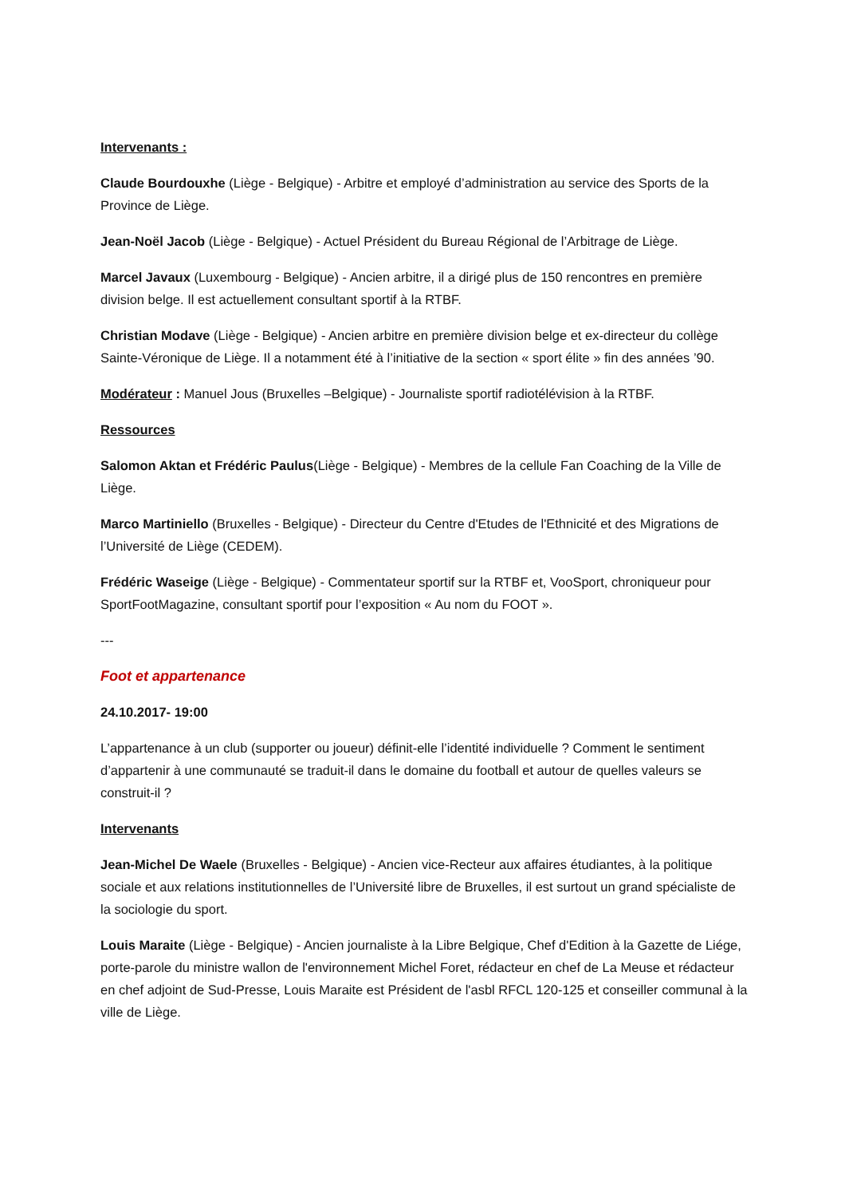Intervenants :
Claude Bourdouxhe (Liège - Belgique) - Arbitre et employé d’administration au service des Sports de la Province de Liège.
Jean-Noël Jacob (Liège - Belgique) - Actuel Président du Bureau Régional de l’Arbitrage de Liège.
Marcel Javaux (Luxembourg - Belgique) - Ancien arbitre, il a dirigé plus de 150 rencontres en première division belge. Il est actuellement consultant sportif à la RTBF.
Christian Modave (Liège - Belgique) - Ancien arbitre en première division belge et ex-directeur du collège Sainte-Véronique de Liège. Il a notamment été à l’initiative de la section « sport élite » fin des années ’90.
Modérateur : Manuel Jous (Bruxelles –Belgique) - Journaliste sportif radiotélévision à la RTBF.
Ressources
Salomon Aktan et Frédéric Paulus(Liège - Belgique) - Membres de la cellule Fan Coaching de la Ville de Liège.
Marco Martiniello (Bruxelles - Belgique) - Directeur du Centre d'Etudes de l'Ethnicité et des Migrations de l’Université de Liège (CEDEM).
Frédéric Waseige (Liège - Belgique) - Commentateur sportif sur la RTBF et, VooSport, chroniqueur pour SportFootMagazine, consultant sportif pour l’exposition « Au nom du FOOT ».
---
Foot et appartenance
24.10.2017- 19:00
L’appartenance à un club (supporter ou joueur) définit-elle l’identité individuelle ? Comment le sentiment d’appartenir à une communauté se traduit-il dans le domaine du football et autour de quelles valeurs se construit-il ?
Intervenants
Jean-Michel De Waele (Bruxelles - Belgique) - Ancien vice-Recteur aux affaires étudiantes, à la politique sociale et aux relations institutionnelles de l’Université libre de Bruxelles, il est surtout un grand spécialiste de la sociologie du sport.
Louis Maraite (Liège - Belgique) - Ancien journaliste à la Libre Belgique, Chef d'Edition à la Gazette de Liége, porte-parole du ministre wallon de l'environnement Michel Foret, rédacteur en chef de La Meuse et rédacteur en chef adjoint de Sud-Presse, Louis Maraite est Président de l'asbl RFCL 120-125 et conseiller communal à la ville de Liège.